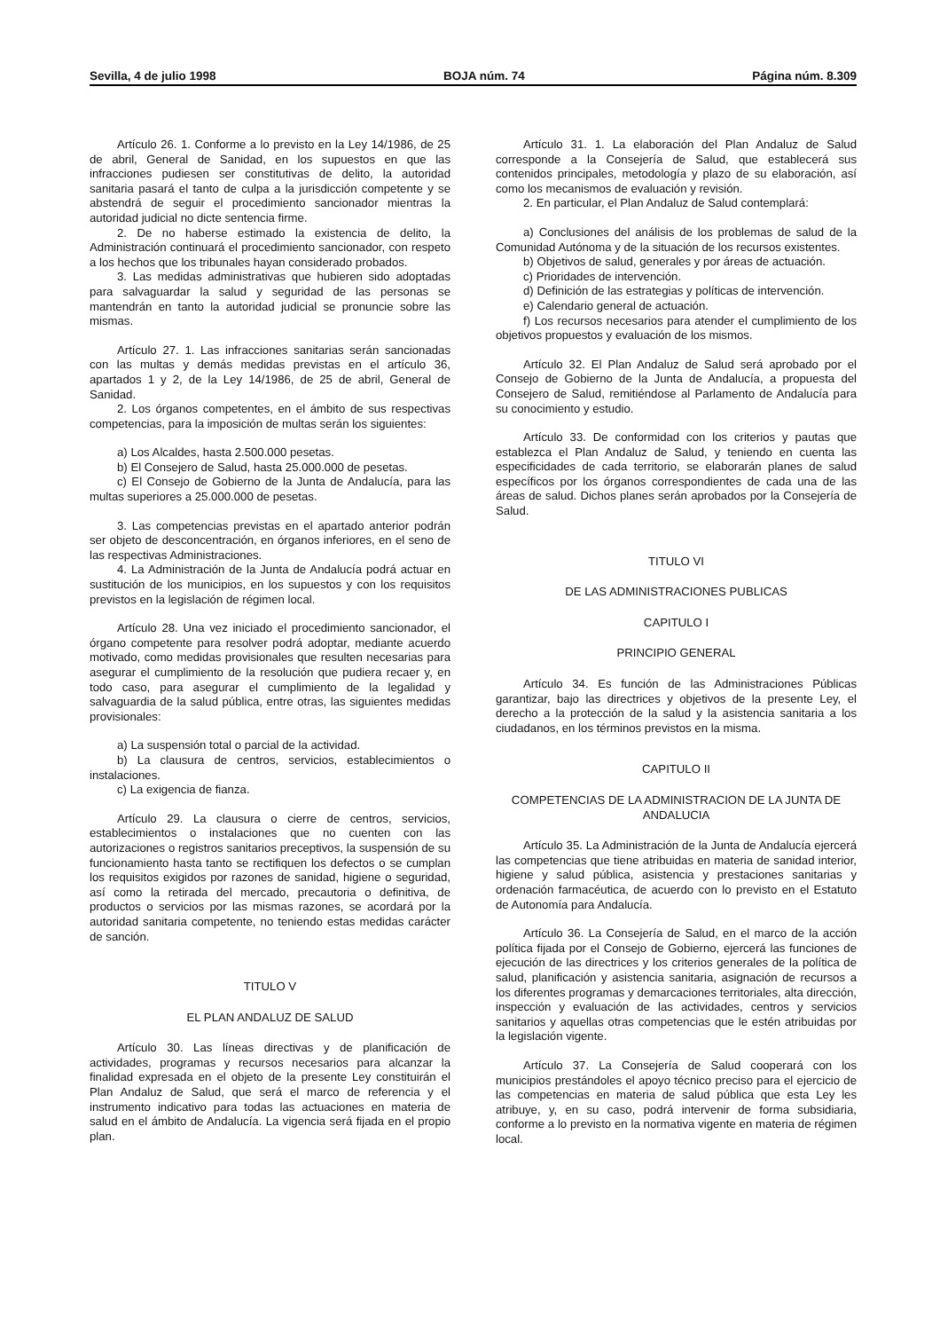Sevilla, 4 de julio 1998 BOJA núm. 74 Página núm. 8.309
Artículo 26. 1. Conforme a lo previsto en la Ley 14/1986, de 25 de abril, General de Sanidad, en los supuestos en que las infracciones pudiesen ser constitutivas de delito, la autoridad sanitaria pasará el tanto de culpa a la jurisdicción competente y se abstendrá de seguir el procedimiento sancionador mientras la autoridad judicial no dicte sentencia firme.
2. De no haberse estimado la existencia de delito, la Administración continuará el procedimiento sancionador, con respeto a los hechos que los tribunales hayan considerado probados.
3. Las medidas administrativas que hubieren sido adoptadas para salvaguardar la salud y seguridad de las personas se mantendrán en tanto la autoridad judicial se pronuncie sobre las mismas.
Artículo 27. 1. Las infracciones sanitarias serán sancionadas con las multas y demás medidas previstas en el artículo 36, apartados 1 y 2, de la Ley 14/1986, de 25 de abril, General de Sanidad.
2. Los órganos competentes, en el ámbito de sus respectivas competencias, para la imposición de multas serán los siguientes:
a) Los Alcaldes, hasta 2.500.000 pesetas.
b) El Consejero de Salud, hasta 25.000.000 de pesetas.
c) El Consejo de Gobierno de la Junta de Andalucía, para las multas superiores a 25.000.000 de pesetas.
3. Las competencias previstas en el apartado anterior podrán ser objeto de desconcentración, en órganos inferiores, en el seno de las respectivas Administraciones.
4. La Administración de la Junta de Andalucía podrá actuar en sustitución de los municipios, en los supuestos y con los requisitos previstos en la legislación de régimen local.
Artículo 28. Una vez iniciado el procedimiento sancionador, el órgano competente para resolver podrá adoptar, mediante acuerdo motivado, como medidas provisionales que resulten necesarias para asegurar el cumplimiento de la resolución que pudiera recaer y, en todo caso, para asegurar el cumplimiento de la legalidad y salvaguardia de la salud pública, entre otras, las siguientes medidas provisionales:
a) La suspensión total o parcial de la actividad.
b) La clausura de centros, servicios, establecimientos o instalaciones.
c) La exigencia de fianza.
Artículo 29. La clausura o cierre de centros, servicios, establecimientos o instalaciones que no cuenten con las autorizaciones o registros sanitarios preceptivos, la suspensión de su funcionamiento hasta tanto se rectifiquen los defectos o se cumplan los requisitos exigidos por razones de sanidad, higiene o seguridad, así como la retirada del mercado, precautoria o definitiva, de productos o servicios por las mismas razones, se acordará por la autoridad sanitaria competente, no teniendo estas medidas carácter de sanción.
TITULO V
EL PLAN ANDALUZ DE SALUD
Artículo 30. Las líneas directivas y de planificación de actividades, programas y recursos necesarios para alcanzar la finalidad expresada en el objeto de la presente Ley constituirán el Plan Andaluz de Salud, que será el marco de referencia y el instrumento indicativo para todas las actuaciones en materia de salud en el ámbito de Andalucía. La vigencia será fijada en el propio plan.
Artículo 31. 1. La elaboración del Plan Andaluz de Salud corresponde a la Consejería de Salud, que establecerá sus contenidos principales, metodología y plazo de su elaboración, así como los mecanismos de evaluación y revisión.
2. En particular, el Plan Andaluz de Salud contemplará:
a) Conclusiones del análisis de los problemas de salud de la Comunidad Autónoma y de la situación de los recursos existentes.
b) Objetivos de salud, generales y por áreas de actuación.
c) Prioridades de intervención.
d) Definición de las estrategias y políticas de intervención.
e) Calendario general de actuación.
f) Los recursos necesarios para atender el cumplimiento de los objetivos propuestos y evaluación de los mismos.
Artículo 32. El Plan Andaluz de Salud será aprobado por el Consejo de Gobierno de la Junta de Andalucía, a propuesta del Consejero de Salud, remitiéndose al Parlamento de Andalucía para su conocimiento y estudio.
Artículo 33. De conformidad con los criterios y pautas que establezca el Plan Andaluz de Salud, y teniendo en cuenta las especificidades de cada territorio, se elaborarán planes de salud específicos por los órganos correspondientes de cada una de las áreas de salud. Dichos planes serán aprobados por la Consejería de Salud.
TITULO VI
DE LAS ADMINISTRACIONES PUBLICAS
CAPITULO I
PRINCIPIO GENERAL
Artículo 34. Es función de las Administraciones Públicas garantizar, bajo las directrices y objetivos de la presente Ley, el derecho a la protección de la salud y la asistencia sanitaria a los ciudadanos, en los términos previstos en la misma.
CAPITULO II
COMPETENCIAS DE LA ADMINISTRACION DE LA JUNTA DE ANDALUCIA
Artículo 35. La Administración de la Junta de Andalucía ejercerá las competencias que tiene atribuidas en materia de sanidad interior, higiene y salud pública, asistencia y prestaciones sanitarias y ordenación farmacéutica, de acuerdo con lo previsto en el Estatuto de Autonomía para Andalucía.
Artículo 36. La Consejería de Salud, en el marco de la acción política fijada por el Consejo de Gobierno, ejercerá las funciones de ejecución de las directrices y los criterios generales de la política de salud, planificación y asistencia sanitaria, asignación de recursos a los diferentes programas y demarcaciones territoriales, alta dirección, inspección y evaluación de las actividades, centros y servicios sanitarios y aquellas otras competencias que le estén atribuidas por la legislación vigente.
Artículo 37. La Consejería de Salud cooperará con los municipios prestándoles el apoyo técnico preciso para el ejercicio de las competencias en materia de salud pública que esta Ley les atribuye, y, en su caso, podrá intervenir de forma subsidiaria, conforme a lo previsto en la normativa vigente en materia de régimen local.